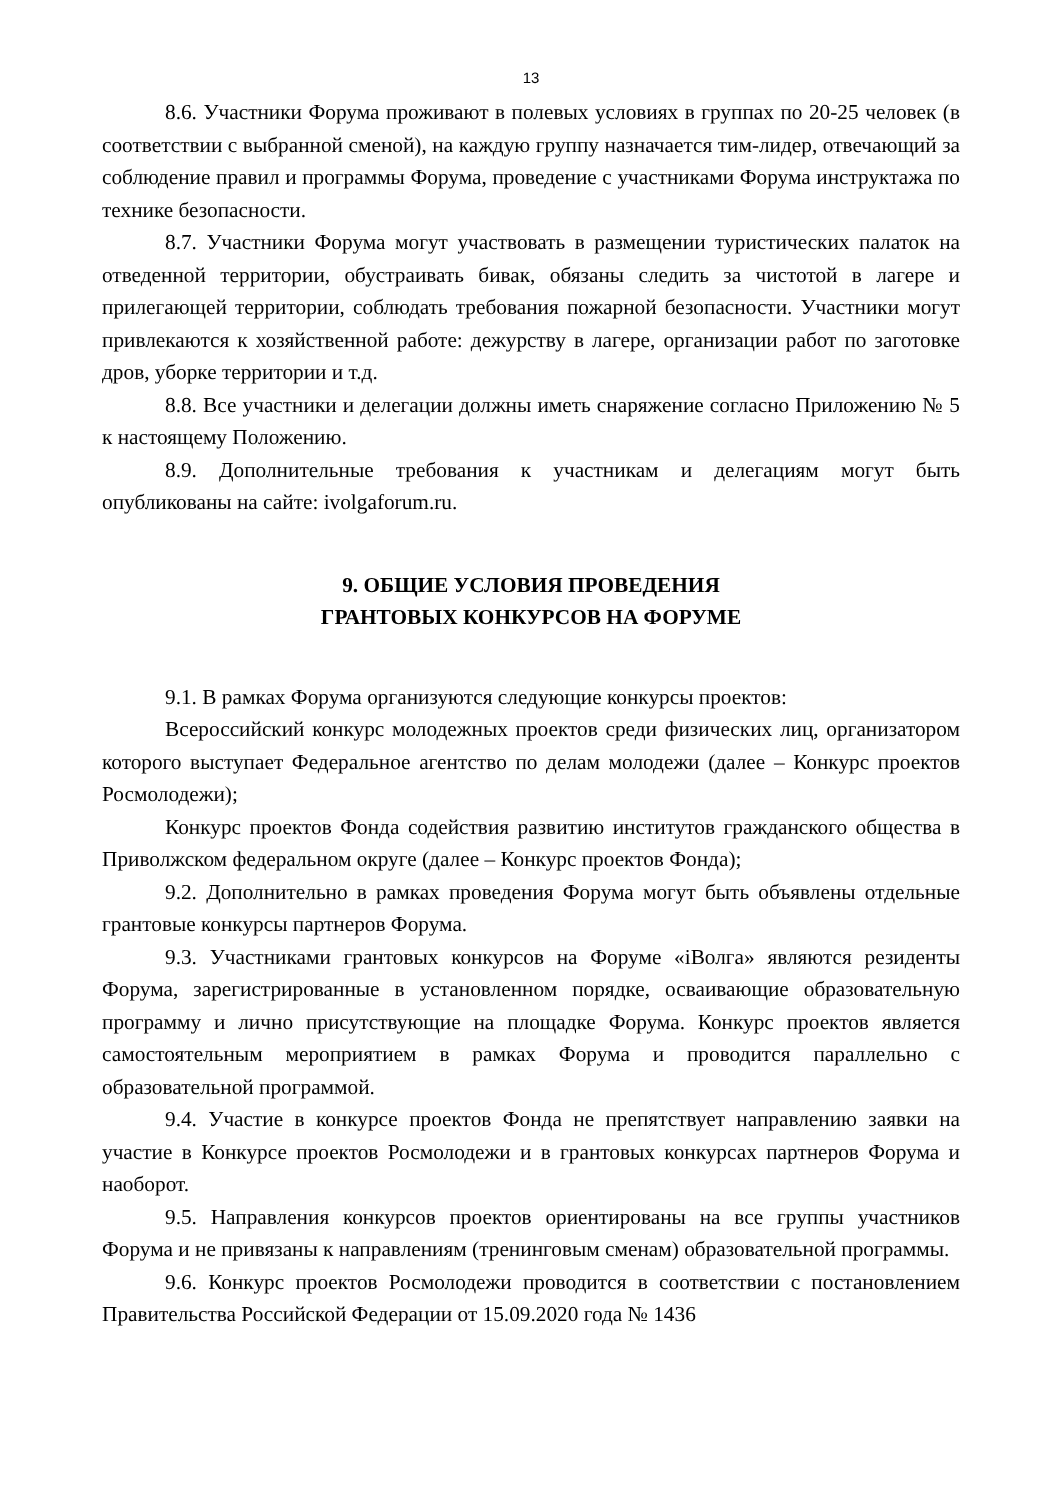13
8.6. Участники Форума проживают в полевых условиях в группах по 20-25 человек (в соответствии с выбранной сменой), на каждую группу назначается тим-лидер, отвечающий за соблюдение правил и программы Форума, проведение с участниками Форума инструктажа по технике безопасности.
8.7. Участники Форума могут участвовать в размещении туристических палаток на отведенной территории, обустраивать бивак, обязаны следить за чистотой в лагере и прилегающей территории, соблюдать требования пожарной безопасности. Участники могут привлекаются к хозяйственной работе: дежурству в лагере, организации работ по заготовке дров, уборке территории и т.д.
8.8. Все участники и делегации должны иметь снаряжение согласно Приложению № 5 к настоящему Положению.
8.9. Дополнительные требования к участникам и делегациям могут быть опубликованы на сайте: ivolgaforum.ru.
9. ОБЩИЕ УСЛОВИЯ ПРОВЕДЕНИЯ
ГРАНТОВЫХ КОНКУРСОВ НА ФОРУМЕ
9.1. В рамках Форума организуются следующие конкурсы проектов:
Всероссийский конкурс молодежных проектов среди физических лиц, организатором которого выступает Федеральное агентство по делам молодежи (далее – Конкурс проектов Росмолодежи);
Конкурс проектов Фонда содействия развитию институтов гражданского общества в Приволжском федеральном округе (далее – Конкурс проектов Фонда);
9.2. Дополнительно в рамках проведения Форума могут быть объявлены отдельные грантовые конкурсы партнеров Форума.
9.3. Участниками грантовых конкурсов на Форуме «iВолга» являются резиденты Форума, зарегистрированные в установленном порядке, осваивающие образовательную программу и лично присутствующие на площадке Форума. Конкурс проектов является самостоятельным мероприятием в рамках Форума и проводится параллельно с образовательной программой.
9.4. Участие в конкурсе проектов Фонда не препятствует направлению заявки на участие в Конкурсе проектов Росмолодежи и в грантовых конкурсах партнеров Форума и наоборот.
9.5. Направления конкурсов проектов ориентированы на все группы участников Форума и не привязаны к направлениям (тренинговым сменам) образовательной программы.
9.6. Конкурс проектов Росмолодежи проводится в соответствии с постановлением Правительства Российской Федерации от 15.09.2020 года № 1436